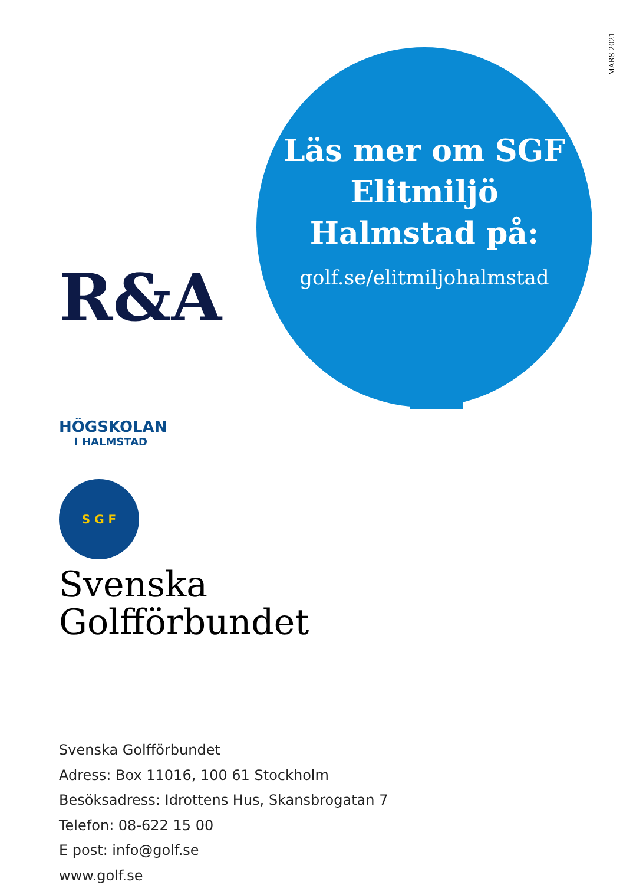MARS 2021
Läs mer om SGF Elitmiljö Halmstad på:
golf.se/elitmiljohalmstad
R&A
HÖGSKOLAN
I HALMSTAD
S G F
Svenska
Golfförbundet
Svenska Golfförbundet
Adress: Box 11016, 100 61 Stockholm
Besöksadress: Idrottens Hus, Skansbrogatan 7
Telefon: 08-622 15 00
E post: info@golf.se
www.golf.se